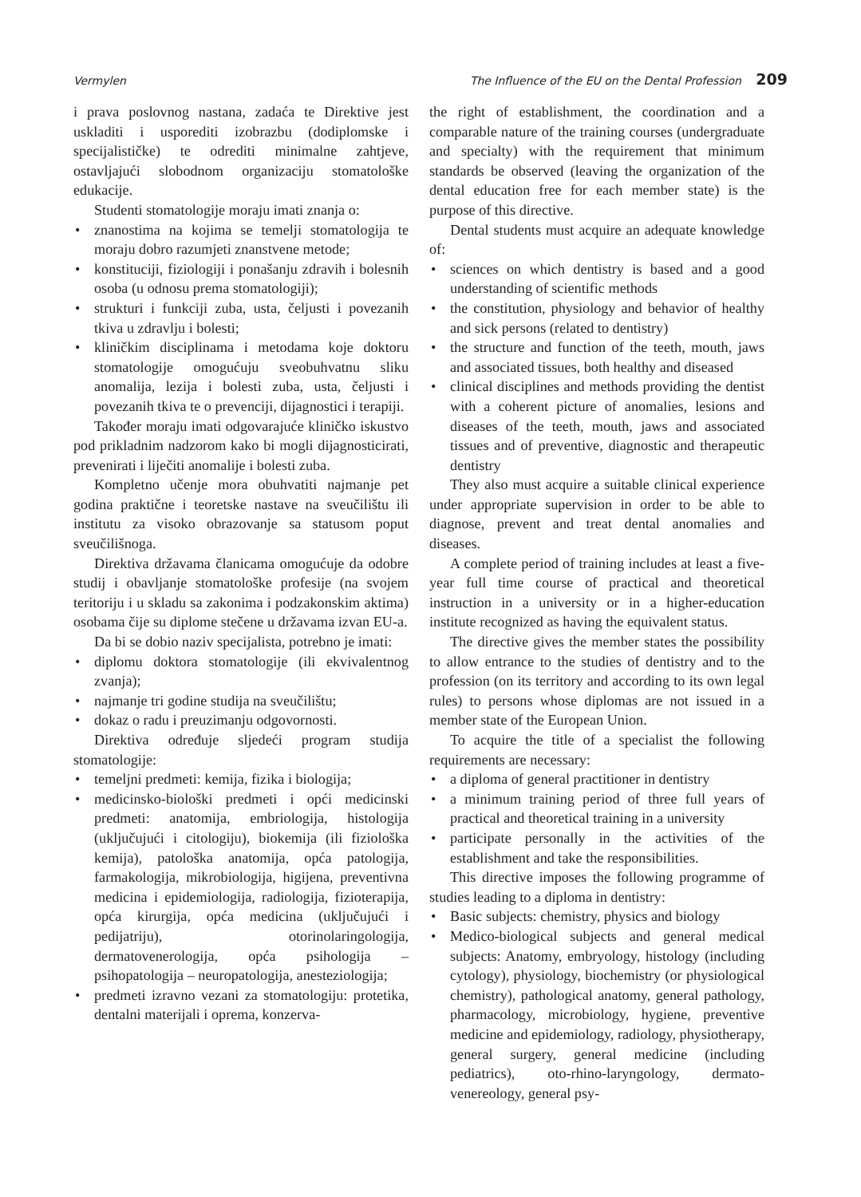Vermylen The Influence of the EU on the Dental Profession 209
i prava poslovnog nastana, zadaća te Direktive jest uskladiti i usporediti izobrazbu (dodiplomske i specijalističke) te odrediti minimalne zahtjeve, ostavljajući slobodnom organizaciju stomatološke edukacije.
Studenti stomatologije moraju imati znanja o:
• znanostima na kojima se temelji stomatologija te moraju dobro razumjeti znanstvene metode;
• konstituciji, fiziologiji i ponašanju zdravih i bolesnih osoba (u odnosu prema stomatologiji);
• strukturi i funkciji zuba, usta, čeljusti i povezanih tkiva u zdravlju i bolesti;
• kliničkim disciplinama i metodama koje doktoru stomatologije omogućuju sveobuhvatnu sliku anomalija, lezija i bolesti zuba, usta, čeljusti i povezanih tkiva te o prevenciji, dijagnostici i terapiji.
Također moraju imati odgovarajuće kliničko iskustvo pod prikladnim nadzorom kako bi mogli dijagnosticirati, prevenirati i liječiti anomalije i bolesti zuba.
Kompletno učenje mora obuhvatiti najmanje pet godina praktične i teoretske nastave na sveučilištu ili institutu za visoko obrazovanje sa statusom poput sveučilišnoga.
Direktiva državama članicama omogućuje da odobre studij i obavljanje stomatološke profesije (na svojem teritoriju i u skladu sa zakonima i podzakonskim aktima) osobama čije su diplome stečene u državama izvan EU-a.
Da bi se dobio naziv specijalista, potrebno je imati:
• diplomu doktora stomatologije (ili ekvivalentnog zvanja);
• najmanje tri godine studija na sveučilištu;
• dokaz o radu i preuzimanju odgovornosti.
Direktiva određuje sljedeći program studija stomatologije:
• temeljni predmeti: kemija, fizika i biologija;
• medicinsko-biološki predmeti i opći medicinski predmeti: anatomija, embriologija, histologija (uključujući i citologiju), biokemija (ili fiziološka kemija), patološka anatomija, opća patologija, farmakologija, mikrobiologija, higijena, preventivna medicina i epidemiologija, radiologija, fizioterapija, opća kirurgija, opća medicina (uključujući i pedijatriju), otorinolaringologija, dermatovenerologija, opća psihologija – psihopatologija – neuropatologija, anesteziologija;
• predmeti izravno vezani za stomatologiju: protetika, dentalni materijali i oprema, konzerva-
the right of establishment, the coordination and a comparable nature of the training courses (undergraduate and specialty) with the requirement that minimum standards be observed (leaving the organization of the dental education free for each member state) is the purpose of this directive.
Dental students must acquire an adequate knowledge of:
• sciences on which dentistry is based and a good understanding of scientific methods
• the constitution, physiology and behavior of healthy and sick persons (related to dentistry)
• the structure and function of the teeth, mouth, jaws and associated tissues, both healthy and diseased
• clinical disciplines and methods providing the dentist with a coherent picture of anomalies, lesions and diseases of the teeth, mouth, jaws and associated tissues and of preventive, diagnostic and therapeutic dentistry
They also must acquire a suitable clinical experience under appropriate supervision in order to be able to diagnose, prevent and treat dental anomalies and diseases.
A complete period of training includes at least a five-year full time course of practical and theoretical instruction in a university or in a higher-education institute recognized as having the equivalent status.
The directive gives the member states the possibility to allow entrance to the studies of dentistry and to the profession (on its territory and according to its own legal rules) to persons whose diplomas are not issued in a member state of the European Union.
To acquire the title of a specialist the following requirements are necessary:
• a diploma of general practitioner in dentistry
• a minimum training period of three full years of practical and theoretical training in a university
• participate personally in the activities of the establishment and take the responsibilities.
This directive imposes the following programme of studies leading to a diploma in dentistry:
• Basic subjects: chemistry, physics and biology
• Medico-biological subjects and general medical subjects: Anatomy, embryology, histology (including cytology), physiology, biochemistry (or physiological chemistry), pathological anatomy, general pathology, pharmacology, microbiology, hygiene, preventive medicine and epidemiology, radiology, physiotherapy, general surgery, general medicine (including pediatrics), oto-rhino-laryngology, dermato-venereology, general psy-